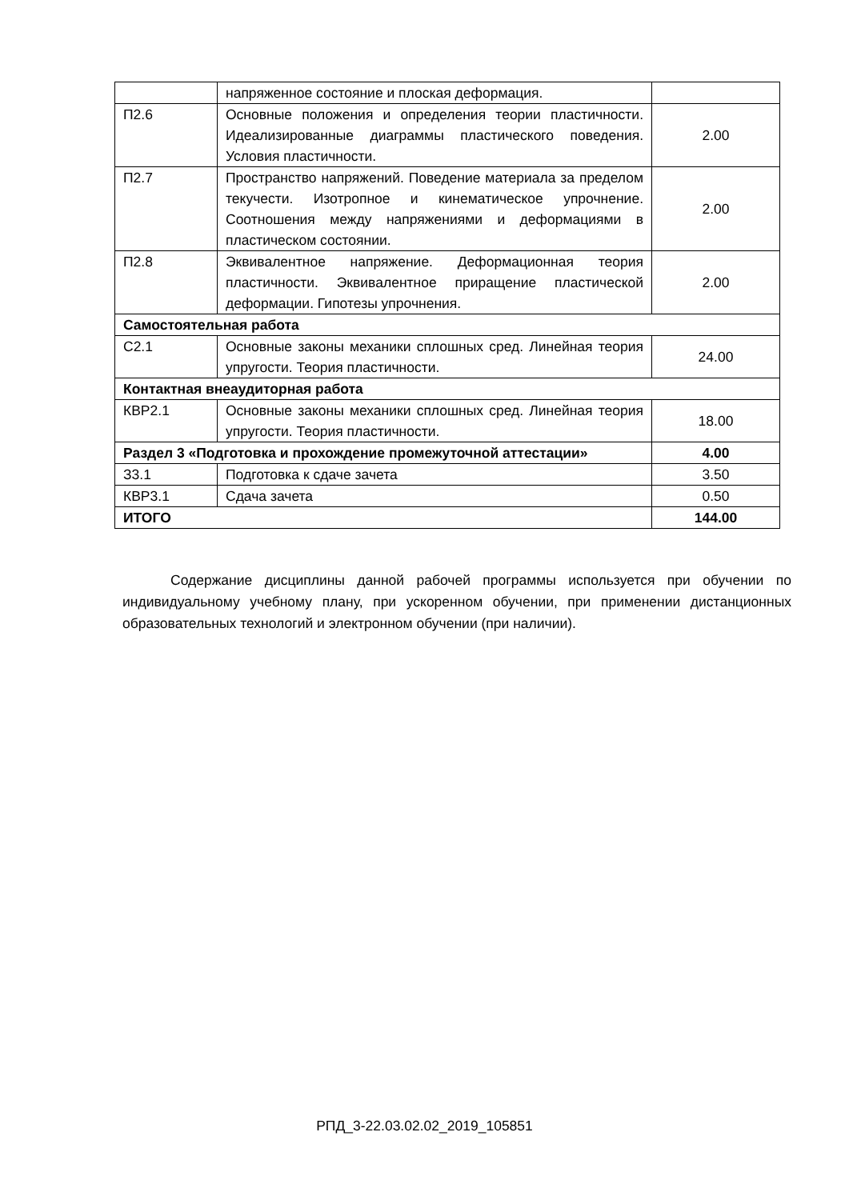| | напряженное состояние и плоская деформация. | |
| П2.6 | Основные положения и определения теории пластичности. Идеализированные диаграммы пластического поведения. Условия пластичности. | 2.00 |
| П2.7 | Пространство напряжений. Поведение материала за пределом текучести. Изотропное и кинематическое упрочнение. Соотношения между напряжениями и деформациями в пластическом состоянии. | 2.00 |
| П2.8 | Эквивалентное напряжение. Деформационная теория пластичности. Эквивалентное приращение пластической деформации. Гипотезы упрочнения. | 2.00 |
| Самостоятельная работа | | |
| С2.1 | Основные законы механики сплошных сред. Линейная теория упругости. Теория пластичности. | 24.00 |
| Контактная внеаудиторная работа | | |
| КВР2.1 | Основные законы механики сплошных сред. Линейная теория упругости. Теория пластичности. | 18.00 |
| Раздел 3 «Подготовка и прохождение промежуточной аттестации» | | 4.00 |
| З3.1 | Подготовка к сдаче зачета | 3.50 |
| КВР3.1 | Сдача зачета | 0.50 |
| ИТОГО | | 144.00 |
Содержание дисциплины данной рабочей программы используется при обучении по индивидуальному учебному плану, при ускоренном обучении, при применении дистанционных образовательных технологий и электронном обучении (при наличии).
РПД_3-22.03.02.02_2019_105851